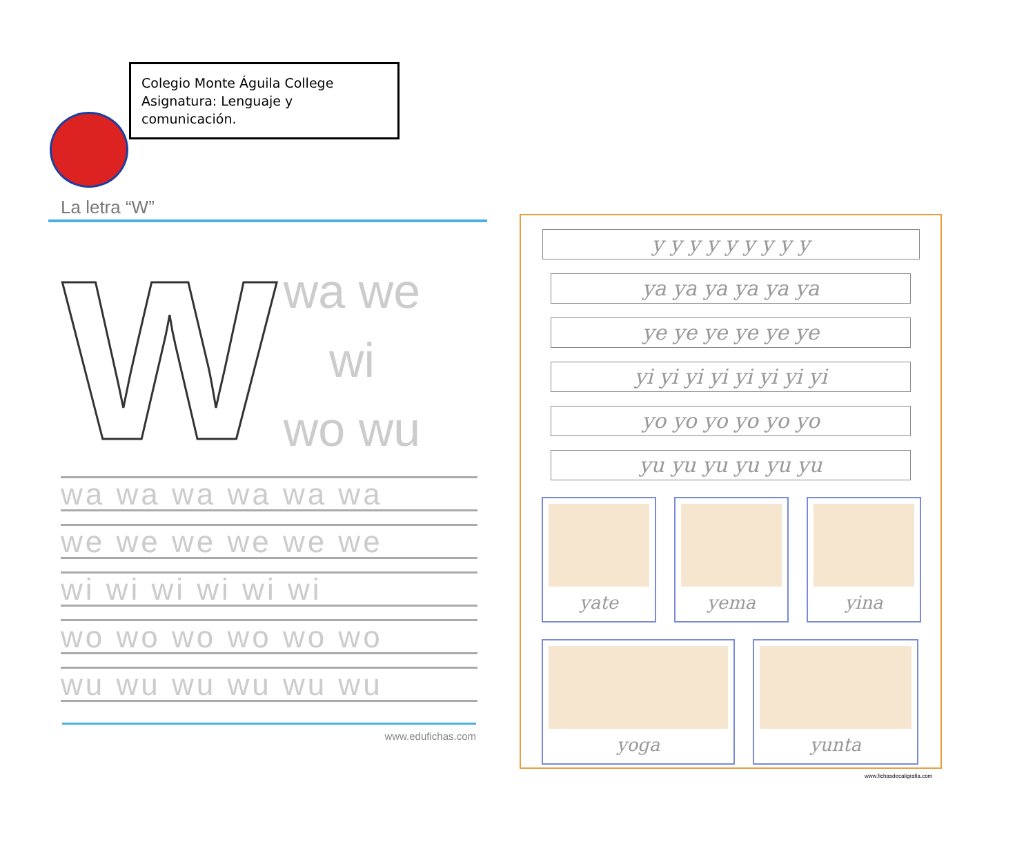Colegio Monte Águila College
Asignatura: Lenguaje y comunicación.
La letra “W”
W
wa we
wi
wo wu
wa wa wa wa wa wa
we we we we we we
wi wi wi wi wi wi
wo wo wo wo wo wo
wu wu wu wu wu wu
www.edufichas.com
y y y y y y y y y
ya ya ya ya ya ya
ye ye ye ye ye ye
yi yi yi yi yi yi yi yi
yo yo yo yo yo yo
yu yu yu yu yu yu
yate yema yina
yoga yunta
www.fichasdecaligrafia.com